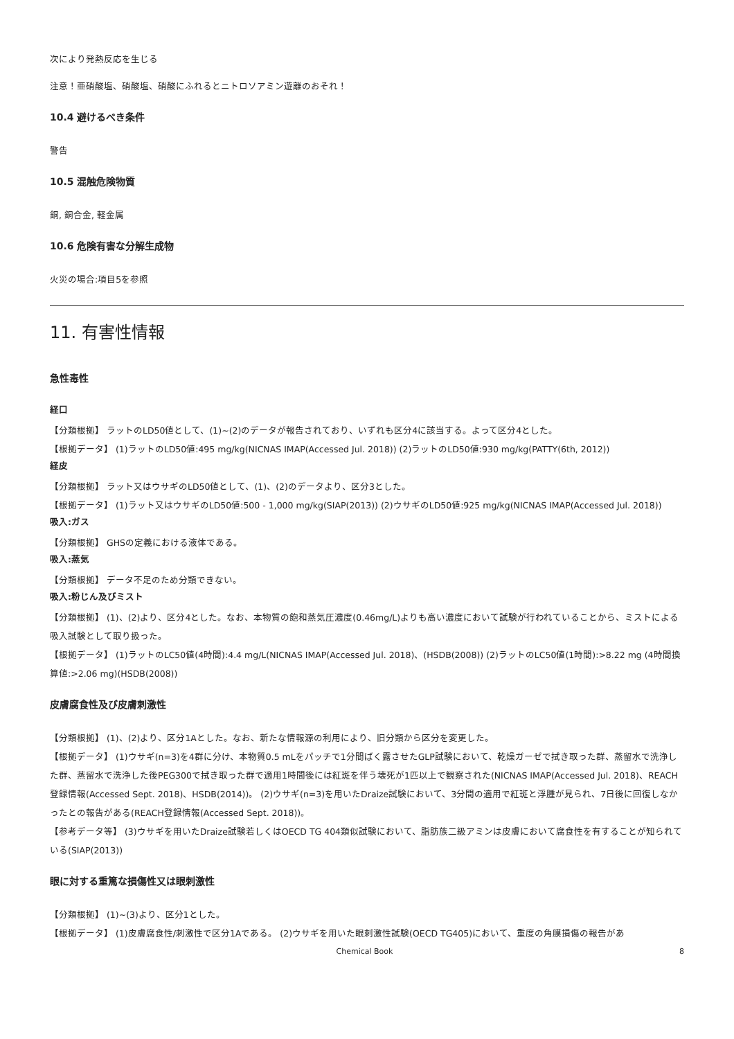次により発熱反応を生じる
注意！亜硝酸塩、硝酸塩、硝酸にふれるとニトロソアミン遊離のおそれ！
10.4 避けるべき条件
警告
10.5 混触危険物質
銅, 銅合金, 軽金属
10.6 危険有害な分解生成物
火災の場合:項目5を参照
11. 有害性情報
急性毒性
経口
【分類根拠】 ラットのLD50値として、(1)~(2)のデータが報告されており、いずれも区分4に該当する。よって区分4とした。
【根拠データ】 (1)ラットのLD50値:495 mg/kg(NICNAS IMAP(Accessed Jul. 2018)) (2)ラットのLD50値:930 mg/kg(PATTY(6th, 2012))
経皮
【分類根拠】 ラット又はウサギのLD50値として、(1)、(2)のデータより、区分3とした。
【根拠データ】 (1)ラット又はウサギのLD50値:500 - 1,000 mg/kg(SIAP(2013)) (2)ウサギのLD50値:925 mg/kg(NICNAS IMAP(Accessed Jul. 2018))
吸入:ガス
【分類根拠】 GHSの定義における液体である。
吸入:蒸気
【分類根拠】 データ不足のため分類できない。
吸入:粉じん及びミスト
【分類根拠】 (1)、(2)より、区分4とした。なお、本物質の飽和蒸気圧濃度(0.46mg/L)よりも高い濃度において試験が行われていることから、ミストによる吸入試験として取り扱った。
【根拠データ】 (1)ラットのLC50値(4時間):4.4 mg/L(NICNAS IMAP(Accessed Jul. 2018)、(HSDB(2008)) (2)ラットのLC50値(1時間):>8.22 mg (4時間換算値:>2.06 mg)(HSDB(2008))
皮膚腐食性及び皮膚刺激性
【分類根拠】 (1)、(2)より、区分1Aとした。なお、新たな情報源の利用により、旧分類から区分を変更した。
【根拠データ】 (1)ウサギ(n=3)を4群に分け、本物質0.5 mLをパッチで1分間ばく露させたGLP試験において、乾燥ガーゼで拭き取った群、蒸留水で洗浄した群、蒸留水で洗浄した後PEG300で拭き取った群で適用1時間後には紅斑を伴う壊死が1匹以上で観察された(NICNAS IMAP(Accessed Jul. 2018)、REACH登録情報(Accessed Sept. 2018)、HSDB(2014))。 (2)ウサギ(n=3)を用いたDraize試験において、3分間の適用で紅斑と浮腫が見られ、7日後に回復しなかったとの報告がある(REACH登録情報(Accessed Sept. 2018))。
【参考データ等】 (3)ウサギを用いたDraize試験若しくはOECD TG 404類似試験において、脂肪族二級アミンは皮膚において腐食性を有することが知られている(SIAP(2013))
眼に対する重篤な損傷性又は眼刺激性
【分類根拠】 (1)~(3)より、区分1とした。
【根拠データ】 (1)皮膚腐食性/刺激性で区分1Aである。 (2)ウサギを用いた眼刺激性試験(OECD TG405)において、重度の角膜損傷の報告があ
Chemical Book 8